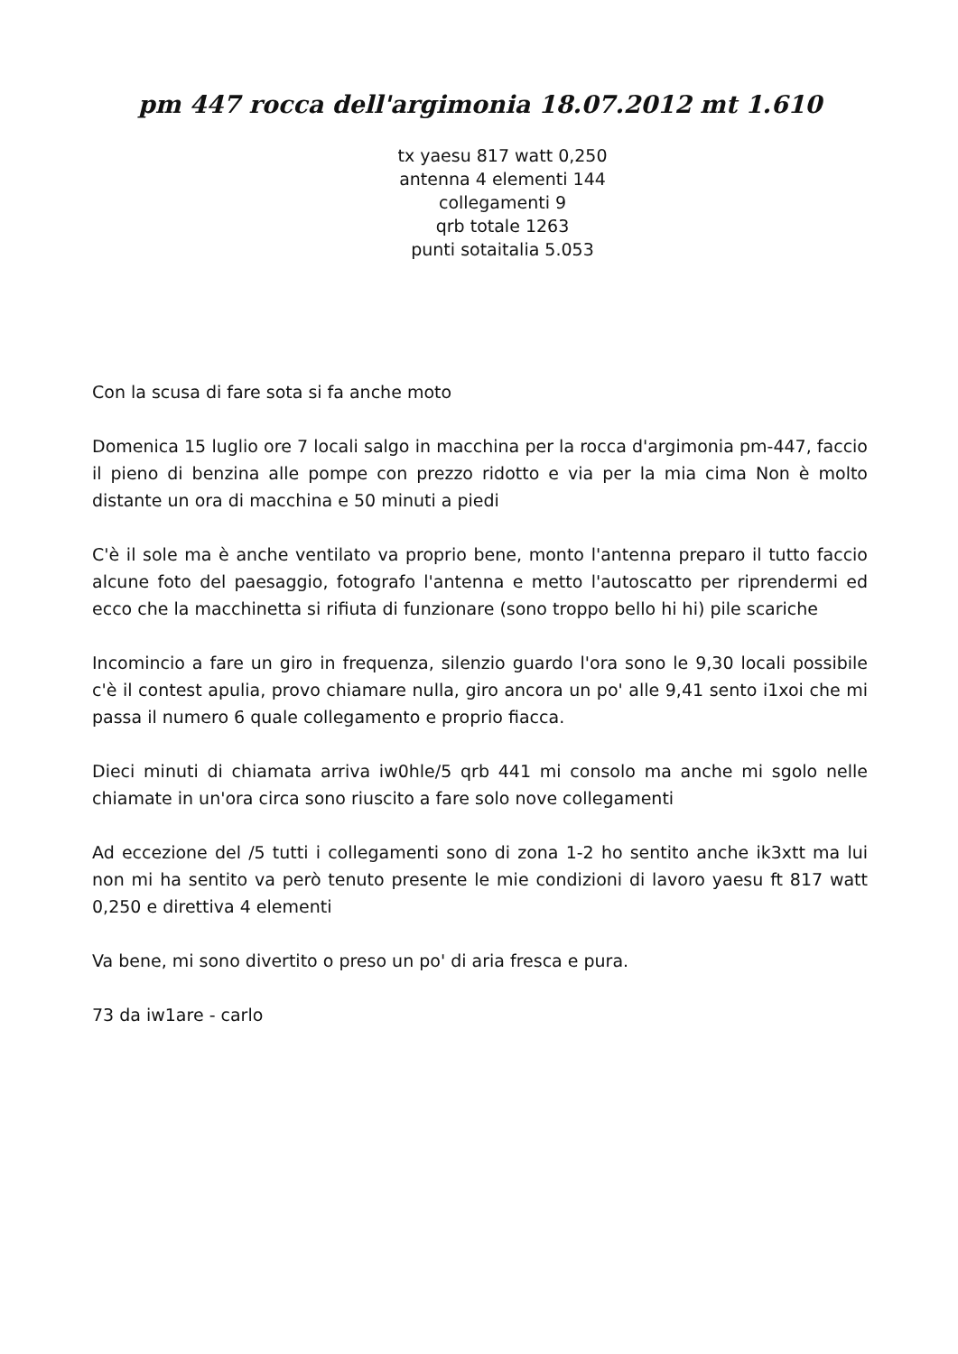pm 447 rocca dell'argimonia 18.07.2012 mt 1.610
tx yaesu 817 watt 0,250
antenna 4 elementi 144
collegamenti 9
qrb totale 1263
punti sotaitalia 5.053
Con la scusa di fare sota si fa anche moto
Domenica 15 luglio ore 7 locali salgo in macchina per la rocca d'argimonia pm-447, faccio il pieno di benzina alle pompe con prezzo ridotto e via per la mia cima Non è molto distante un ora di macchina e 50 minuti a piedi
C'è il sole ma è anche ventilato va proprio bene, monto l'antenna preparo il tutto faccio alcune foto del paesaggio, fotografo l'antenna e metto l'autoscatto per riprendermi ed ecco che la macchinetta si rifiuta di funzionare (sono troppo bello hi hi) pile scariche
Incomincio a fare un giro in frequenza, silenzio guardo l'ora sono le 9,30 locali possibile c'è il contest apulia, provo chiamare nulla, giro ancora un po' alle 9,41 sento i1xoi che mi passa il numero 6 quale collegamento e proprio fiacca.
Dieci minuti di chiamata arriva iw0hle/5 qrb 441 mi consolo ma anche mi sgolo nelle chiamate in un'ora circa sono riuscito a fare solo nove collegamenti
Ad eccezione del /5 tutti i collegamenti sono di zona 1-2 ho sentito anche ik3xtt ma lui non mi ha sentito va però tenuto presente le mie condizioni di lavoro yaesu ft 817 watt 0,250 e direttiva 4 elementi
Va bene, mi sono divertito o preso un po' di aria fresca e pura.
73 da iw1are - carlo